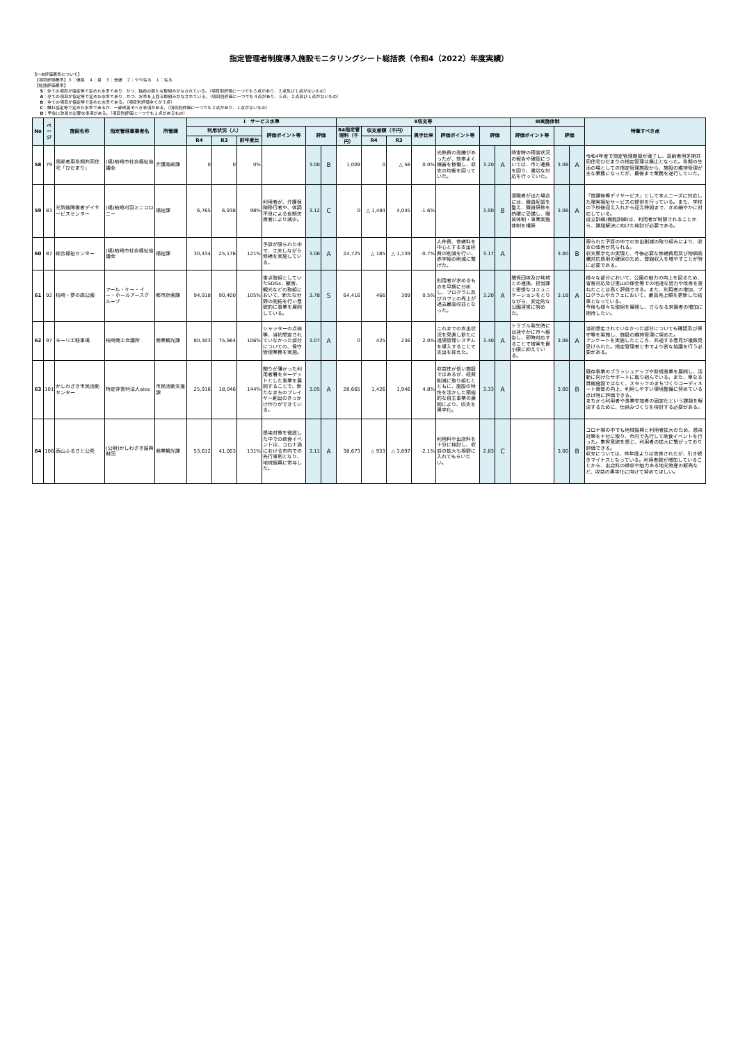指定管理者制度導入施設モニタリングシート総括表（令和4（2022）年度実績）
【Ⅰ～Ⅲ評価基準について】
【項目評価基準】５：優良　４：良　３：普通　２：やや劣る　１：劣る
【総括評価基準】
S：全ての項目が協定等で定めた水準であり、かつ、独自の新たな取組みがなされている。（項目別評価に一つでも５点があり、２点及び１点がないもの）
A：全ての項目が協定等で定めた水準であり、かつ、水準を上回る取組みがなされている。（項目別評価に一つでも４点があり、５点、２点及び１点がないもの）
B：全ての項目が協定等で定めた水準である。（項目別評価全てが３点）
C：概ね協定等で定めた水準であるが、一部改善すべき事項がある。（項目別評価に一つでも２点があり、１点がないもの）
D：早急に改善が必要な事項がある。（項目別評価に一つでも１点があるもの）
| No | ペ ー ジ | 施設名称 | 指定管理事業者名 | 所管課 | Ⅰ サービス水準 | | | | | | Ⅱ収支等 | | | | | | | Ⅲ実施体制 | | | 特筆すべき点 |
| --- | --- | --- | --- | --- | --- | --- | --- | --- | --- | --- | --- | --- | --- | --- | --- | --- | --- | --- | --- | --- | --- |
| | | | | | 利用状況（人） | | | 評価ポイント等 | 評価 | | R4指定管理料（千円） | 収支差額（千円） | | 黒字比率 | 評価ポイント等 | 評価 | | 評価ポイント等 | 評価 | | |
| | | | | | R4 | R3 | 前年度比 | | | | | R4 | R3 | | | | | | | | |
| 58 | 79 | 高齢者用冬期共同住宅「ひだまり」 | (福)柏崎市社会福祉協議会 | 介護高齢課 | 0 | 0 | 0% | | 3.00 | B | 1,009 | 0 | △ 56 | 0.0% | 光熱費の高騰があったが、効率よく機器を稼働し、収支の均衡を図っていた。 | 3.20 | A | 降雪時の積雪状況の報告や確認については、市と連携を図り、適切な対応を行っていた。 | 3.06 | A | 令和4年度で指定管理期間が満了し、高齢者用冬期共同住宅ひだまりの指定管理は廃止となった。冬期の生活の場としての指定管理施設から、施設の維持管理が主な業務になったが、最後まで業務を遂行していた。 |
| 59 | 83 | 元気館障害者デイサービスセンター | (福)柏崎刈羽ミニコロニー | 福祉課 | 6,765 | 6,938 | 98% | 利用者が、介護保険移行者や、体調不良による長期欠席者により減少。 | 3.12 | C | 0 | △ 1,484 | 4,045 | -1.6% | | 3.00 | B | 退職者が出た場合には、職員配置を整え、職員研修を的確に受講し、職員体制・事業実施体制を構築 | 3.06 | A | 「放課後等デイサービス」として本人ニーズに対応した障害福祉サービスの提供を行っている。また、学校の下校後迎え入れから迎え時間まで、きめ細やかに対応している。 自立訓練(機能訓練)は、利用者が制限されることから、課題解決に向けた検討が必要である。 |
| 60 | 87 | 総合福祉センター | (福)柏崎市社会福祉協議会 | 福祉課 | 30,434 | 25,176 | 121% | 予算が限られた中で、工夫しながら修繕を実施している。 | 3.06 | A | 24,725 | △ 185 | △ 1,139 | -0.7% | 人件費、修繕料を中心とする支出経費の削減を行い、赤字幅の削減に繋げた。 | 3.17 | A | | 3.00 | B | 限られた予算の中での支出削減の取り組みにより、収支の改善が見られる。 収支黒字化の実現と、今後必要な修繕費用及び物価高騰対応費用の確保のため、貸館収入を増やすことが特に必要である。 |
| 61 | 92 | 柏崎・夢の森公園 | アール・ケー・イー・ホールアースグループ | 都市計画課 | 94,918 | 90,400 | 105% | 重点取組としていたSDGs、獣害、観光などの取組において、新たな分野の開拓を行い意欲的に事業を展開している。 | 3.78 | S | 64,416 | 466 | 309 | 0.5% | 利用者が求めるものを早期に分析し、プログラム及びカフェの売上が過去最高収益となった。 | 3.20 | A | 関係団体及び地域との連携、担当課と密接なコミュニケーションをとりながら、安定的な公園運営に努めた。 | 3.18 | A | 様々な部分において、公園の魅力の向上を図るため、雪害対応及び里山の保全等での地道な努力や改善を重ねたことは高く評価できる。また、利用者の増加、プログラムやカフェにおいて、最高売上額を更新した結果となっている。 今後も様々な取組を展開し、さらなる来園者の増加に期待したい。 |
| 62 | 97 | モーリエ駐車場 | 柏崎商工会議所 | 商業観光課 | 80,303 | 75,964 | 106% | シャッターの点検等、当初想定されていなかった部分についての、保守管理業務を実施。 | 3.07 | A | 0 | 425 | 236 | 2.0% | これまでの支出状況を見直し新たに遠隔管理システムを導入することで支出を抑えた。 | 3.40 | A | トラブル発生時には速やかに市へ報告し、即時対応することで被害を最小限に抑えている。 | 3.06 | A | 当初想定されていなかった部分についても確認及び保守等を実施し、施設の維持管理に努めた。 アンケートを実施したところ、共通する意見が複数見受けられた。指定管理者と市でより密な協議を行う必要がある。 |
| 63 | 101 | かしわざき市民活動センター | 特定非営利法人aisa | 市民活動支援課 | 25,916 | 18,046 | 144% | 関りが薄かった利用者層をターゲットとした事業を展開することで、新たなまちのプレイヤー創出のきっかけ作りができている。 | 3.05 | A | 28,665 | 1,426 | 1,946 | 4.8% | 収益性が低い施設ではあるが、経費削減に取り組むとともに、施設の特性を活かした積極的な自主事業の展開により、収支を黒字化。 | 3.33 | A | | 3.00 | B | 既存事業のブラッシュアップや新規事業を展開し、活動に向けたサポートに取り組んでいる。また、単なる貸館施設ではなく、スタッフのまちづくりコーディネート資質の向上、利用しやすい環境整備に努めている点は特に評価できる。 まちから利用者や事業参加者の固定化という課題を解決するために、仕組みづくりを検討する必要がある。 |
| 64 | 106 | 西山ふるさと公苑 | (公財)かしわざき振興財団 | 商業観光課 | 53,612 | 41,003 | 131% | 感染対策を徹底した中での飲食イベントは、コロナ渦における市内での先行事例となり、地域振興に寄与した。 | 3.11 | A | 38,673 | △ 933 | △ 3,897 | -2.1% | 利用料や出店料を十分に検討し、収益の拡大も視野に入れてもらいたい。 | 2.83 | C | | 3.00 | B | コロナ禍の中でも地域振興と利用者拡大のため、感染対策を十分に取り、市内で先行して飲食イベントを行った。集客意欲を感じ、利用者の拡大に繋がっており評価できる。 収支については、昨年度よりは改善されたが、引き続きマイナスとなっている。利用者数が増加していることから、出店料の徴収や魅力ある地元物産の販売など、収益の黒字化に向けて努めてほしい。 |